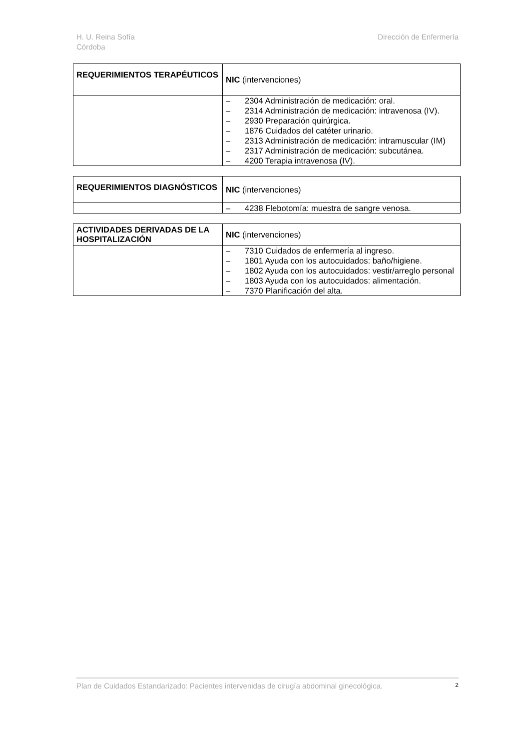H. U. Reina Sofía
Córdoba
Dirección de Enfermería
| REQUERIMIENTOS TERAPÉUTICOS | NIC (intervenciones) |
| | – 2304 Administración de medicación: oral. – 2314 Administración de medicación: intravenosa (IV). – 2930 Preparación quirúrgica. – 1876 Cuidados del catéter urinario. – 2313 Administración de medicación: intramuscular (IM) – 2317 Administración de medicación: subcutánea. – 4200 Terapia intravenosa (IV). |
| REQUERIMIENTOS DIAGNÓSTICOS | NIC (intervenciones) |
| | – 4238 Flebotomía: muestra de sangre venosa. |
| ACTIVIDADES DERIVADAS DE LA HOSPITALIZACIÓN | NIC (intervenciones) |
| | – 7310 Cuidados de enfermería al ingreso. – 1801 Ayuda con los autocuidados: baño/higiene. – 1802 Ayuda con los autocuidados: vestir/arreglo personal – 1803 Ayuda con los autocuidados: alimentación. – 7370 Planificación del alta. |
Plan de Cuidados Estandarizado: Pacientes intervenidas de cirugía abdominal ginecológica. 2